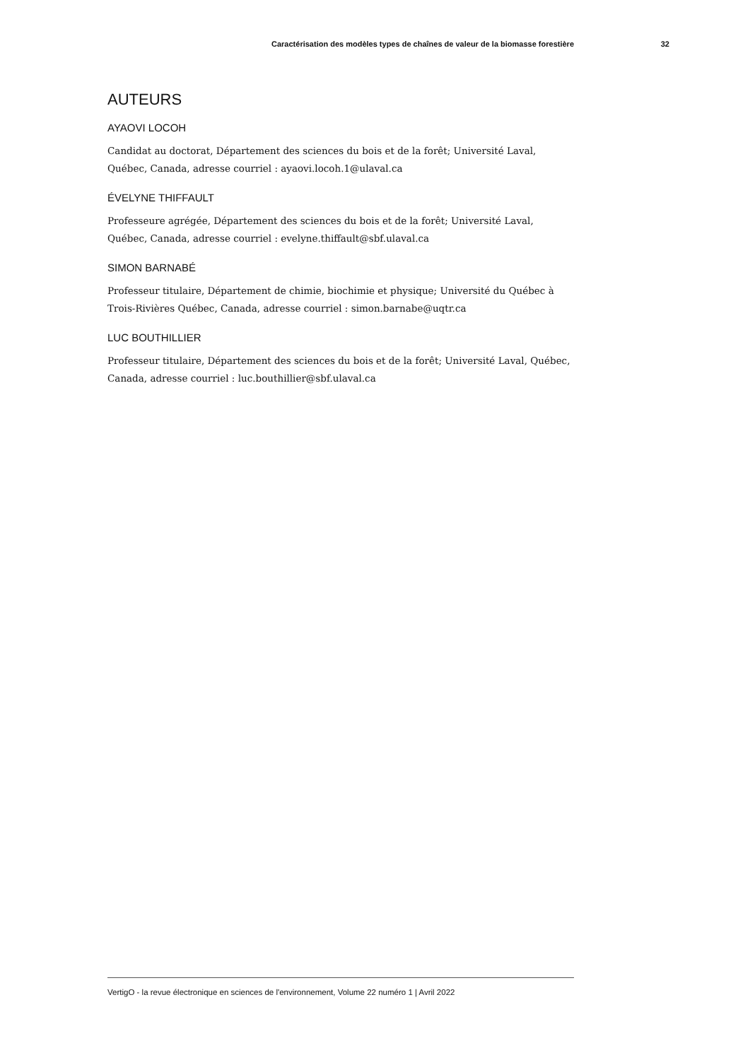Caractérisation des modèles types de chaînes de valeur de la biomasse forestière 32
AUTEURS
AYAOVI LOCOH
Candidat au doctorat, Département des sciences du bois et de la forêt; Université Laval, Québec, Canada, adresse courriel : ayaovi.locoh.1@ulaval.ca
ÉVELYNE THIFFAULT
Professeure agrégée, Département des sciences du bois et de la forêt; Université Laval, Québec, Canada, adresse courriel : evelyne.thiffault@sbf.ulaval.ca
SIMON BARNABÉ
Professeur titulaire, Département de chimie, biochimie et physique; Université du Québec à Trois-Rivières Québec, Canada, adresse courriel : simon.barnabe@uqtr.ca
LUC BOUTHILLIER
Professeur titulaire, Département des sciences du bois et de la forêt; Université Laval, Québec, Canada, adresse courriel : luc.bouthillier@sbf.ulaval.ca
VertigO - la revue électronique en sciences de l'environnement, Volume 22 numéro 1 | Avril 2022